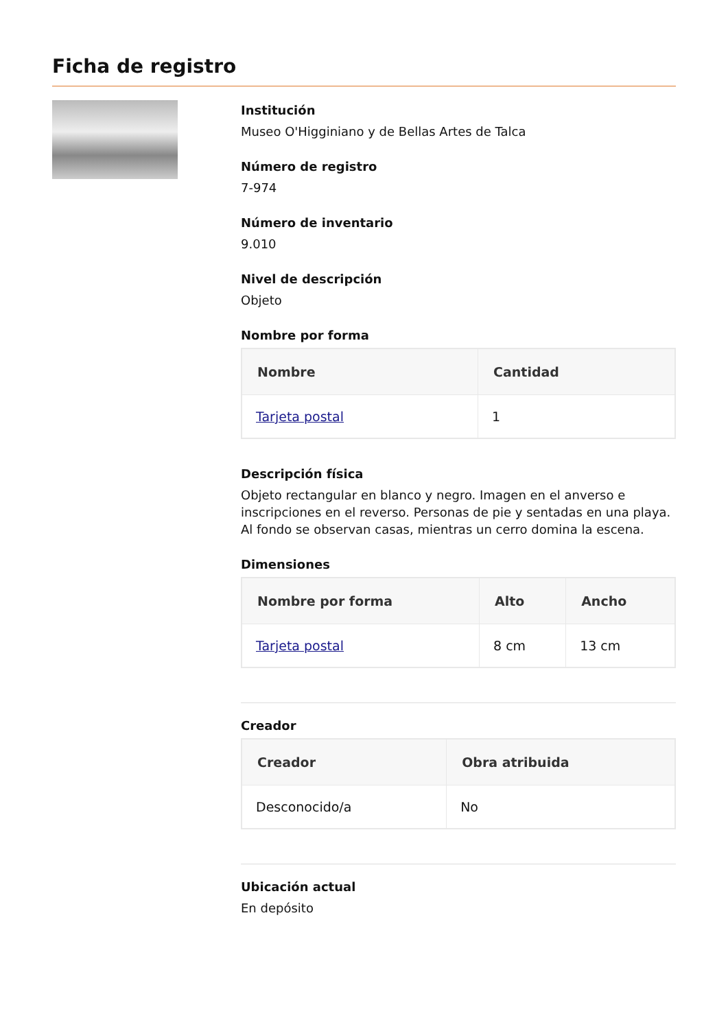Ficha de registro
Institución
Museo O'Higginiano y de Bellas Artes de Talca
Número de registro
7-974
Número de inventario
9.010
Nivel de descripción
Objeto
Nombre por forma
| Nombre | Cantidad |
| --- | --- |
| Tarjeta postal | 1 |
Descripción física
Objeto rectangular en blanco y negro. Imagen en el anverso e inscripciones en el reverso. Personas de pie y sentadas en una playa. Al fondo se observan casas, mientras un cerro domina la escena.
Dimensiones
| Nombre por forma | Alto | Ancho |
| --- | --- | --- |
| Tarjeta postal | 8 cm | 13 cm |
Creador
| Creador | Obra atribuida |
| --- | --- |
| Desconocido/a | No |
Ubicación actual
En depósito